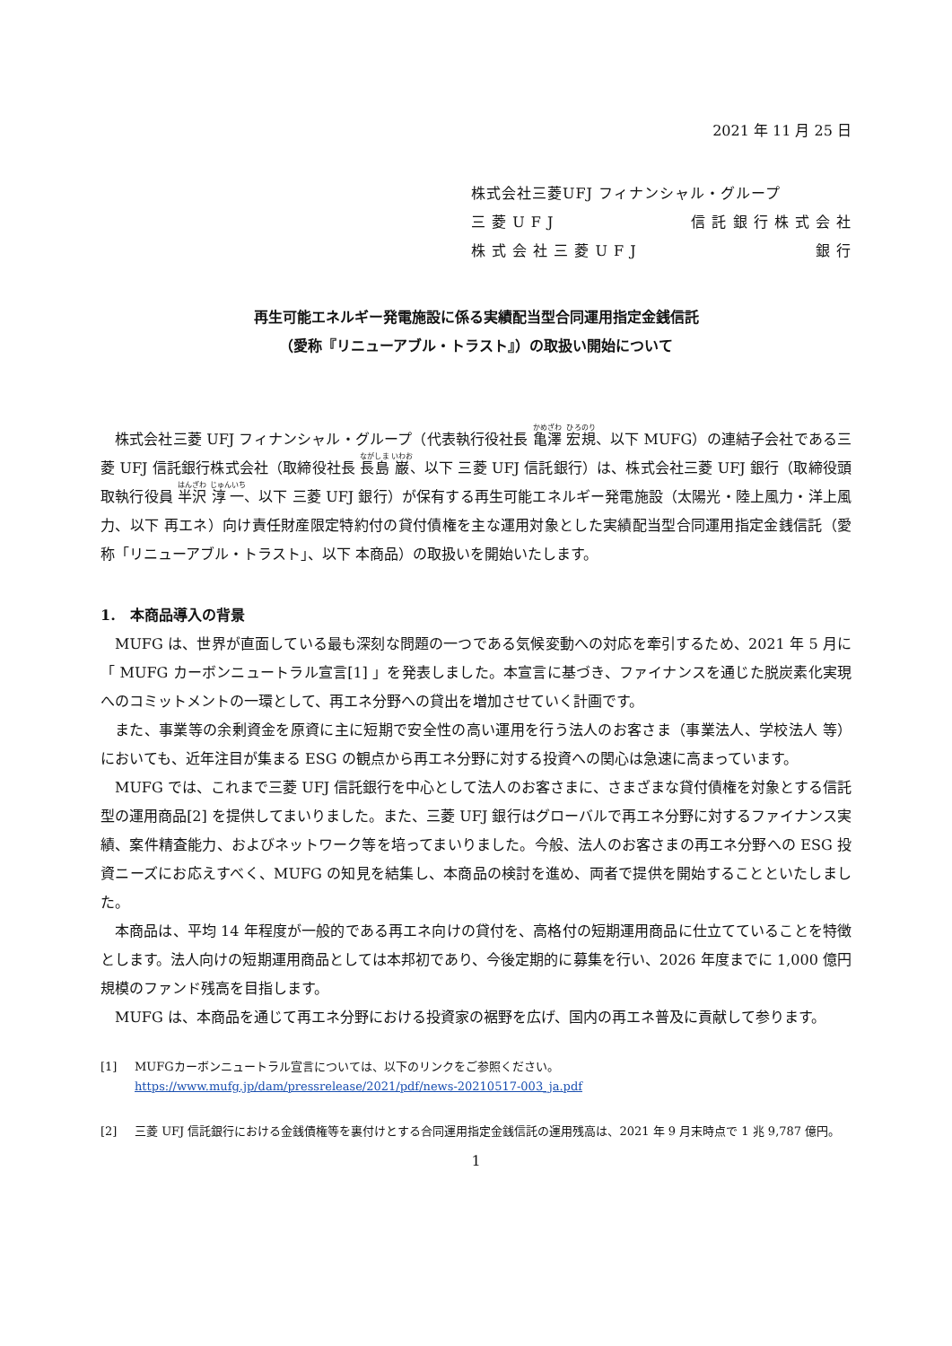2021 年 11 月 25 日
株式会社三菱UFJ フィナンシャル・グループ
三 菱 U F J 信 託 銀 行 株 式 会 社
株 式 会 社 三 菱 U F J 銀 行
再生可能エネルギー発電施設に係る実績配当型合同運用指定金銭信託
（愛称『リニューアブル・トラスト』）の取扱い開始について
株式会社三菱 UFJ フィナンシャル・グループ（代表執行役社長 亀澤 宏規、以下 MUFG）の連結子会社である三菱 UFJ 信託銀行株式会社（取締役社長 長島 巌、以下 三菱 UFJ 信託銀行）は、株式会社三菱 UFJ 銀行（取締役頭取執行役員 半沢 淳一、以下 三菱 UFJ 銀行）が保有する再生可能エネルギー発電施設（太陽光・陸上風力・洋上風力、以下 再エネ）向け責任財産限定特約付の貸付債権を主な運用対象とした実績配当型合同運用指定金銭信託（愛称「リニューアブル・トラスト」、以下 本商品）の取扱いを開始いたします。
1.　本商品導入の背景
MUFG は、世界が直面している最も深刻な問題の一つである気候変動への対応を牽引するため、2021 年 5 月に「 MUFG カーボンニュートラル宣言[1] 」を発表しました。本宣言に基づき、ファイナンスを通じた脱炭素化実現へのコミットメントの一環として、再エネ分野への貸出を増加させていく計画です。
また、事業等の余剰資金を原資に主に短期で安全性の高い運用を行う法人のお客さま（事業法人、学校法人 等）においても、近年注目が集まる ESG の観点から再エネ分野に対する投資への関心は急速に高まっています。
MUFG では、これまで三菱 UFJ 信託銀行を中心として法人のお客さまに、さまざまな貸付債権を対象とする信託型の運用商品[2] を提供してまいりました。また、三菱 UFJ 銀行はグローバルで再エネ分野に対するファイナンス実績、案件精査能力、およびネットワーク等を培ってまいりました。今般、法人のお客さまの再エネ分野への ESG 投資ニーズにお応えすべく、MUFG の知見を結集し、本商品の検討を進め、両者で提供を開始することといたしました。
本商品は、平均 14 年程度が一般的である再エネ向けの貸付を、高格付の短期運用商品に仕立てていることを特徴とします。法人向けの短期運用商品としては本邦初であり、今後定期的に募集を行い、2026 年度までに 1,000 億円規模のファンド残高を目指します。
MUFG は、本商品を通じて再エネ分野における投資家の裾野を広げ、国内の再エネ普及に貢献して参ります。
[1] MUFGカーボンニュートラル宣言については、以下のリンクをご参照ください。
https://www.mufg.jp/dam/pressrelease/2021/pdf/news-20210517-003_ja.pdf
[2] 三菱 UFJ 信託銀行における金銭債権等を裏付けとする合同運用指定金銭信託の運用残高は、2021 年 9 月末時点で 1 兆 9,787 億円。
1